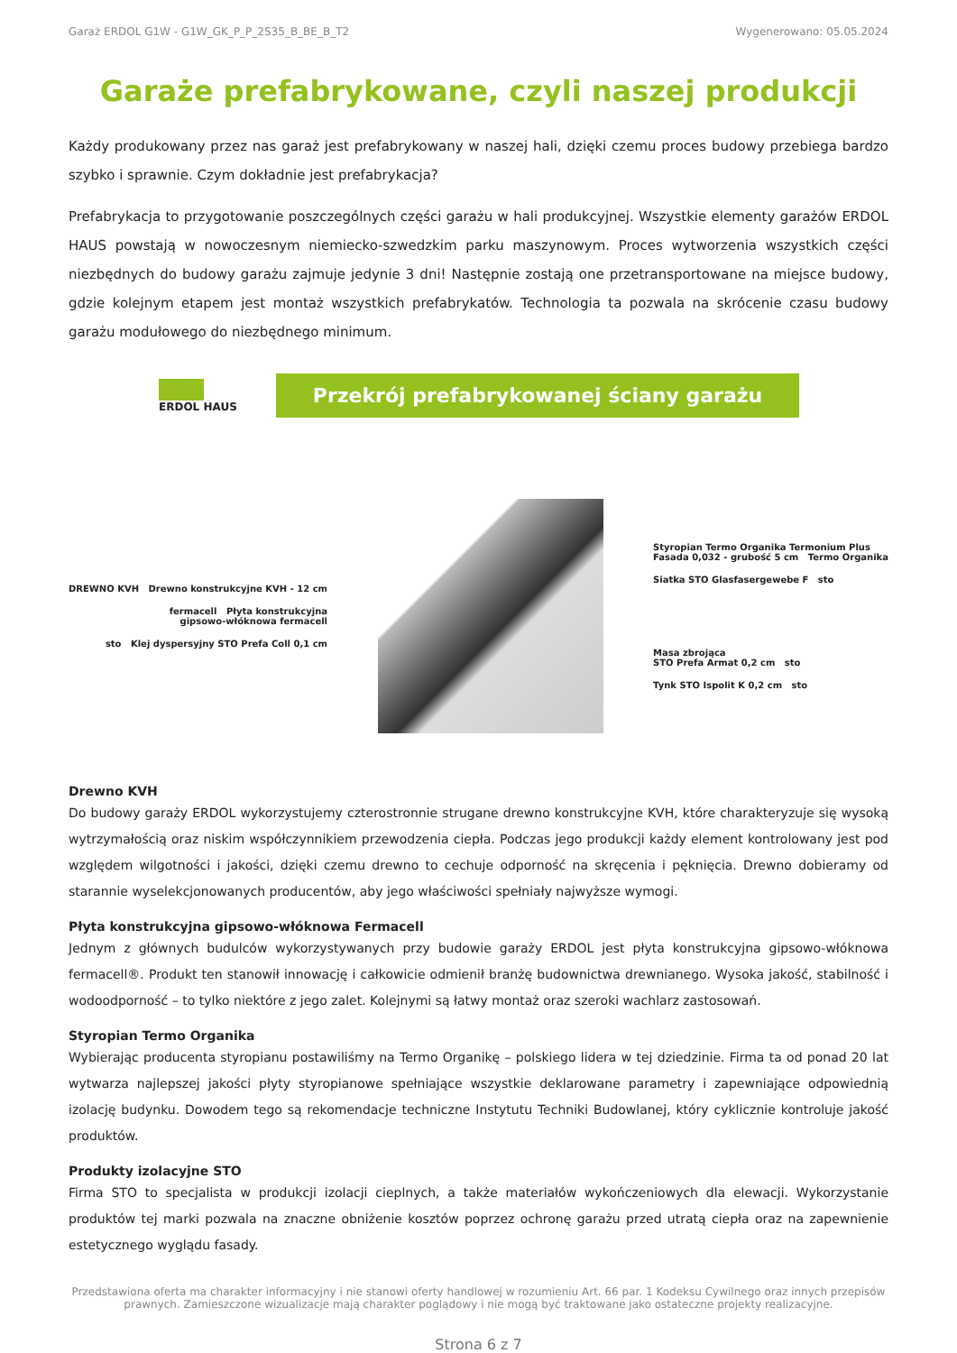Garaż ERDOL G1W - G1W_GK_P_P_2S35_B_BE_B_T2 Wygenerowano: 05.05.2024
Garaże prefabrykowane, czyli naszej produkcji
Każdy produkowany przez nas garaż jest prefabrykowany w naszej hali, dzięki czemu proces budowy przebiega bardzo szybko i sprawnie. Czym dokładnie jest prefabrykacja?
Prefabrykacja to przygotowanie poszczególnych części garażu w hali produkcyjnej. Wszystkie elementy garażów ERDOL HAUS powstają w nowoczesnym niemiecko-szwedzkim parku maszynowym. Proces wytworzenia wszystkich części niezbędnych do budowy garażu zajmuje jedynie 3 dni! Następnie zostają one przetransportowane na miejsce budowy, gdzie kolejnym etapem jest montaż wszystkich prefabrykatów. Technologia ta pozwala na skrócenie czasu budowy garażu modułowego do niezbędnego minimum.
ERDOL HAUS
Przekrój prefabrykowanej ściany garażu
DREWNO KVH Drewno konstrukcyjne KVH - 12 cm
fermacell Płyta konstrukcyjna
gipsowo-włóknowa fermacell
sto Klej dyspersyjny STO Prefa Coll 0,1 cm
Styropian Termo Organika Termonium Plus
Fasada 0,032 - grubość 5 cm Termo Organika
Siatka STO Glasfasergewebe F sto
Masa zbrojąca
STO Prefa Armat 0,2 cm sto
Tynk STO Ispolit K 0,2 cm sto
Drewno KVH
Do budowy garaży ERDOL wykorzystujemy czterostronnie strugane drewno konstrukcyjne KVH, które charakteryzuje się wysoką wytrzymałością oraz niskim współczynnikiem przewodzenia ciepła. Podczas jego produkcji każdy element kontrolowany jest pod względem wilgotności i jakości, dzięki czemu drewno to cechuje odporność na skręcenia i pęknięcia. Drewno dobieramy od starannie wyselekcjonowanych producentów, aby jego właściwości spełniały najwyższe wymogi.
Płyta konstrukcyjna gipsowo-włóknowa Fermacell
Jednym z głównych budulców wykorzystywanych przy budowie garaży ERDOL jest płyta konstrukcyjna gipsowo-włóknowa fermacell®. Produkt ten stanowił innowację i całkowicie odmienił branżę budownictwa drewnianego. Wysoka jakość, stabilność i wodoodporność – to tylko niektóre z jego zalet. Kolejnymi są łatwy montaż oraz szeroki wachlarz zastosowań.
Styropian Termo Organika
Wybierając producenta styropianu postawiliśmy na Termo Organikę – polskiego lidera w tej dziedzinie. Firma ta od ponad 20 lat wytwarza najlepszej jakości płyty styropianowe spełniające wszystkie deklarowane parametry i zapewniające odpowiednią izolację budynku. Dowodem tego są rekomendacje techniczne Instytutu Techniki Budowlanej, który cyklicznie kontroluje jakość produktów.
Produkty izolacyjne STO
Firma STO to specjalista w produkcji izolacji cieplnych, a także materiałów wykończeniowych dla elewacji. Wykorzystanie produktów tej marki pozwala na znaczne obniżenie kosztów poprzez ochronę garażu przed utratą ciepła oraz na zapewnienie estetycznego wyglądu fasady.
Przedstawiona oferta ma charakter informacyjny i nie stanowi oferty handlowej w rozumieniu Art. 66 par. 1 Kodeksu Cywilnego oraz innych przepisów prawnych. Zamieszczone wizualizacje mają charakter poglądowy i nie mogą być traktowane jako ostateczne projekty realizacyjne.
Strona 6 z 7